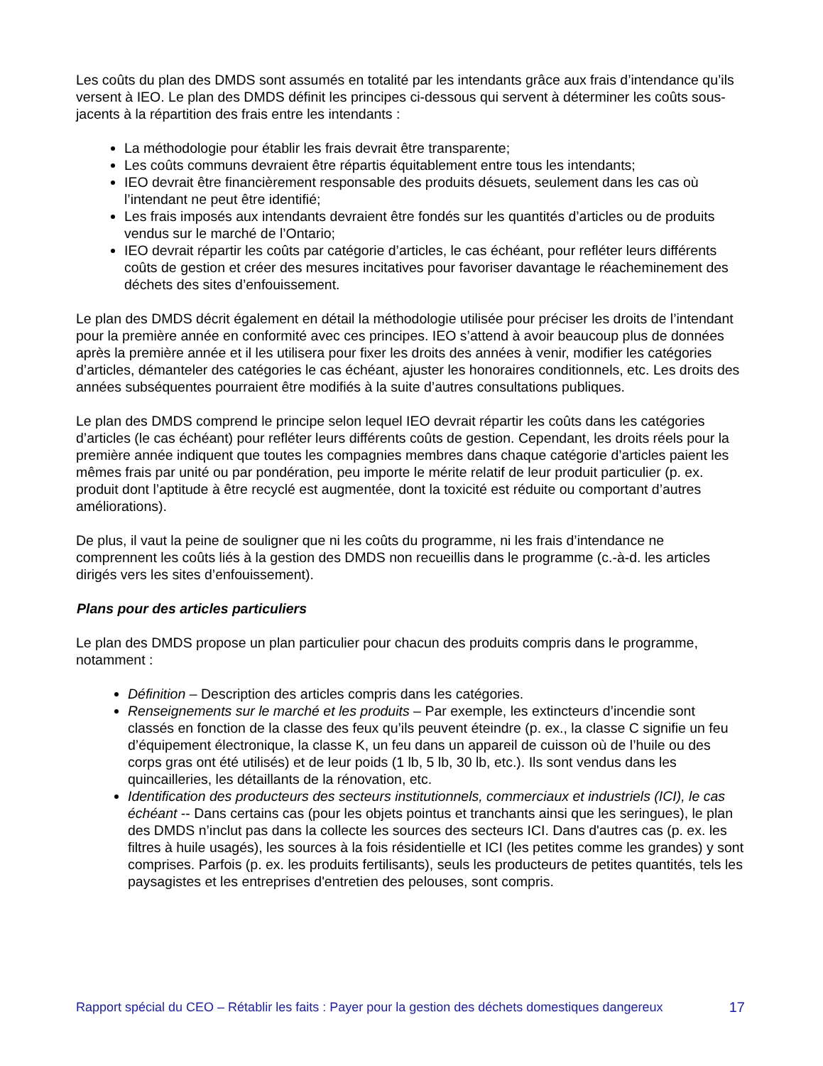Les coûts du plan des DMDS sont assumés en totalité par les intendants grâce aux frais d’intendance qu’ils versent à IEO. Le plan des DMDS définit les principes ci-dessous qui servent à déterminer les coûts sous-jacents à la répartition des frais entre les intendants :
La méthodologie pour établir les frais devrait être transparente;
Les coûts communs devraient être répartis équitablement entre tous les intendants;
IEO devrait être financièrement responsable des produits désuets, seulement dans les cas où l’intendant ne peut être identifié;
Les frais imposés aux intendants devraient être fondés sur les quantités d’articles ou de produits vendus sur le marché de l’Ontario;
IEO devrait répartir les coûts par catégorie d’articles, le cas échéant, pour refléter leurs différents coûts de gestion et créer des mesures incitatives pour favoriser davantage le réacheminement des déchets des sites d’enfouissement.
Le plan des DMDS décrit également en détail la méthodologie utilisée pour préciser les droits de l’intendant pour la première année en conformité avec ces principes. IEO s’attend à avoir beaucoup plus de données après la première année et il les utilisera pour fixer les droits des années à venir, modifier les catégories d’articles, démanteler des catégories le cas échéant, ajuster les honoraires conditionnels, etc. Les droits des années subséquentes pourraient être modifiés à la suite d’autres consultations publiques.
Le plan des DMDS comprend le principe selon lequel IEO devrait répartir les coûts dans les catégories d’articles (le cas échéant) pour refléter leurs différents coûts de gestion. Cependant, les droits réels pour la première année indiquent que toutes les compagnies membres dans chaque catégorie d’articles paient les mêmes frais par unité ou par pondération, peu importe le mérite relatif de leur produit particulier (p. ex. produit dont l’aptitude à être recyclé est augmentée, dont la toxicité est réduite ou comportant d’autres améliorations).
De plus, il vaut la peine de souligner que ni les coûts du programme, ni les frais d’intendance ne comprennent les coûts liés à la gestion des DMDS non recueillis dans le programme (c.-à-d. les articles dirigés vers les sites d’enfouissement).
Plans pour des articles particuliers
Le plan des DMDS propose un plan particulier pour chacun des produits compris dans le programme, notamment :
Définition – Description des articles compris dans les catégories.
Renseignements sur le marché et les produits – Par exemple, les extincteurs d’incendie sont classés en fonction de la classe des feux qu’ils peuvent éteindre (p. ex., la classe C signifie un feu d’équipement électronique, la classe K, un feu dans un appareil de cuisson où de l’huile ou des corps gras ont été utilisés) et de leur poids (1 lb, 5 lb, 30 lb, etc.). Ils sont vendus dans les quincailleries, les détaillants de la rénovation, etc.
Identification des producteurs des secteurs institutionnels, commerciaux et industriels (ICI), le cas échéant -- Dans certains cas (pour les objets pointus et tranchants ainsi que les seringues), le plan des DMDS n’inclut pas dans la collecte les sources des secteurs ICI. Dans d'autres cas (p. ex. les filtres à huile usagés), les sources à la fois résidentielle et ICI (les petites comme les grandes) y sont comprises. Parfois (p. ex. les produits fertilisants), seuls les producteurs de petites quantités, tels les paysagistes et les entreprises d'entretien des pelouses, sont compris.
Rapport spécial du CEO – Rétablir les faits : Payer pour la gestion des déchets domestiques dangereux 17